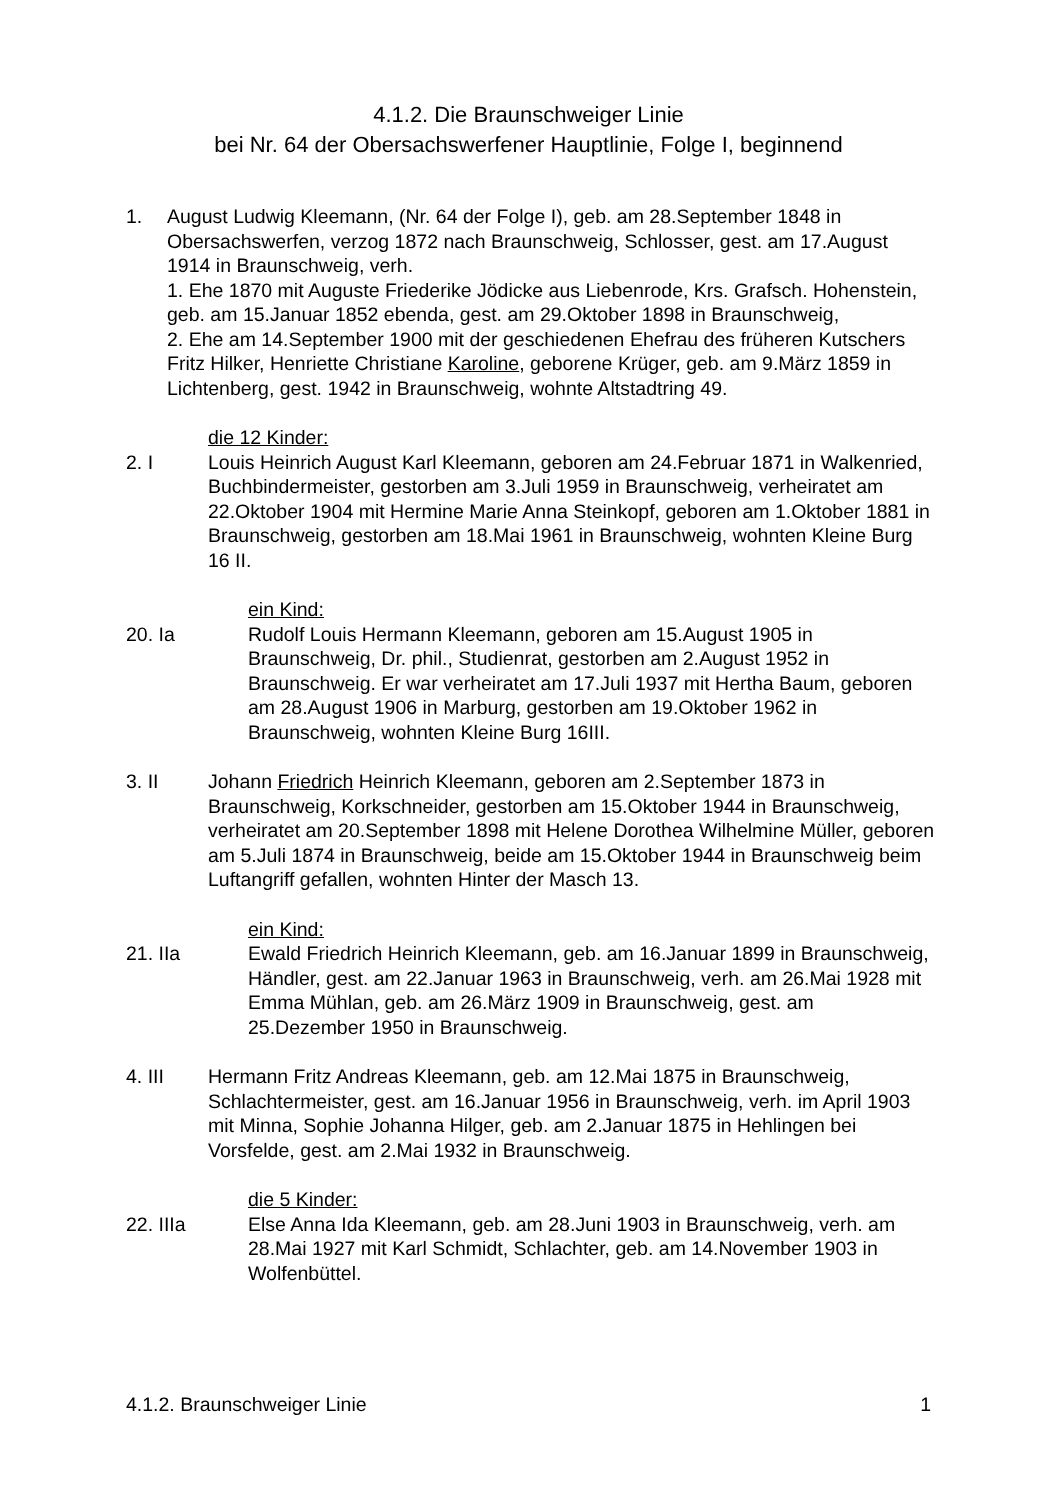4.1.2. Die Braunschweiger Linie
bei Nr. 64 der Obersachswerfener Hauptlinie, Folge I, beginnend
1. August Ludwig Kleemann, (Nr. 64 der Folge I), geb. am 28.September 1848 in Obersachswerfen, verzog 1872 nach Braunschweig, Schlosser, gest. am 17.August 1914 in Braunschweig, verh.
1. Ehe 1870 mit Auguste Friederike Jödicke aus Liebenrode, Krs. Grafsch. Hohenstein, geb. am 15.Januar 1852 ebenda, gest. am 29.Oktober 1898 in Braunschweig,
2. Ehe am 14.September 1900 mit der geschiedenen Ehefrau des früheren Kutschers Fritz Hilker, Henriette Christiane Karoline, geborene Krüger, geb. am 9.März 1859 in Lichtenberg, gest. 1942 in Braunschweig, wohnte Altstadtring 49.
die 12 Kinder:
2. I Louis Heinrich August Karl Kleemann, geboren am 24.Februar 1871 in Walkenried, Buchbindermeister, gestorben am 3.Juli 1959 in Braunschweig, verheiratet am 22.Oktober 1904 mit Hermine Marie Anna Steinkopf, geboren am 1.Oktober 1881 in Braunschweig, gestorben am 18.Mai 1961 in Braunschweig, wohnten Kleine Burg 16 II.
ein Kind:
20. Ia Rudolf Louis Hermann Kleemann, geboren am 15.August 1905 in Braunschweig, Dr. phil., Studienrat, gestorben am 2.August 1952 in Braunschweig. Er war verheiratet am 17.Juli 1937 mit Hertha Baum, geboren am 28.August 1906 in Marburg, gestorben am 19.Oktober 1962 in Braunschweig, wohnten Kleine Burg 16III.
3. II Johann Friedrich Heinrich Kleemann, geboren am 2.September 1873 in Braunschweig, Korkschneider, gestorben am 15.Oktober 1944 in Braunschweig, verheiratet am 20.September 1898 mit Helene Dorothea Wilhelmine Müller, geboren am 5.Juli 1874 in Braunschweig, beide am 15.Oktober 1944 in Braunschweig beim Luftangriff gefallen, wohnten Hinter der Masch 13.
ein Kind:
21. IIa Ewald Friedrich Heinrich Kleemann, geb. am 16.Januar 1899 in Braunschweig, Händler, gest. am 22.Januar 1963 in Braunschweig, verh. am 26.Mai 1928 mit Emma Mühlan, geb. am 26.März 1909 in Braunschweig, gest. am 25.Dezember 1950 in Braunschweig.
4. III Hermann Fritz Andreas Kleemann, geb. am 12.Mai 1875 in Braunschweig, Schlachtermeister, gest. am 16.Januar 1956 in Braunschweig, verh. im April 1903 mit Minna, Sophie Johanna Hilger, geb. am 2.Januar 1875 in Hehlingen bei Vorsfelde, gest. am 2.Mai 1932 in Braunschweig.
die 5 Kinder:
22. IIIa Else Anna Ida Kleemann, geb. am 28.Juni 1903 in Braunschweig, verh. am 28.Mai 1927 mit Karl Schmidt, Schlachter, geb. am 14.November 1903 in Wolfenbüttel.
4.1.2. Braunschweiger Linie 1